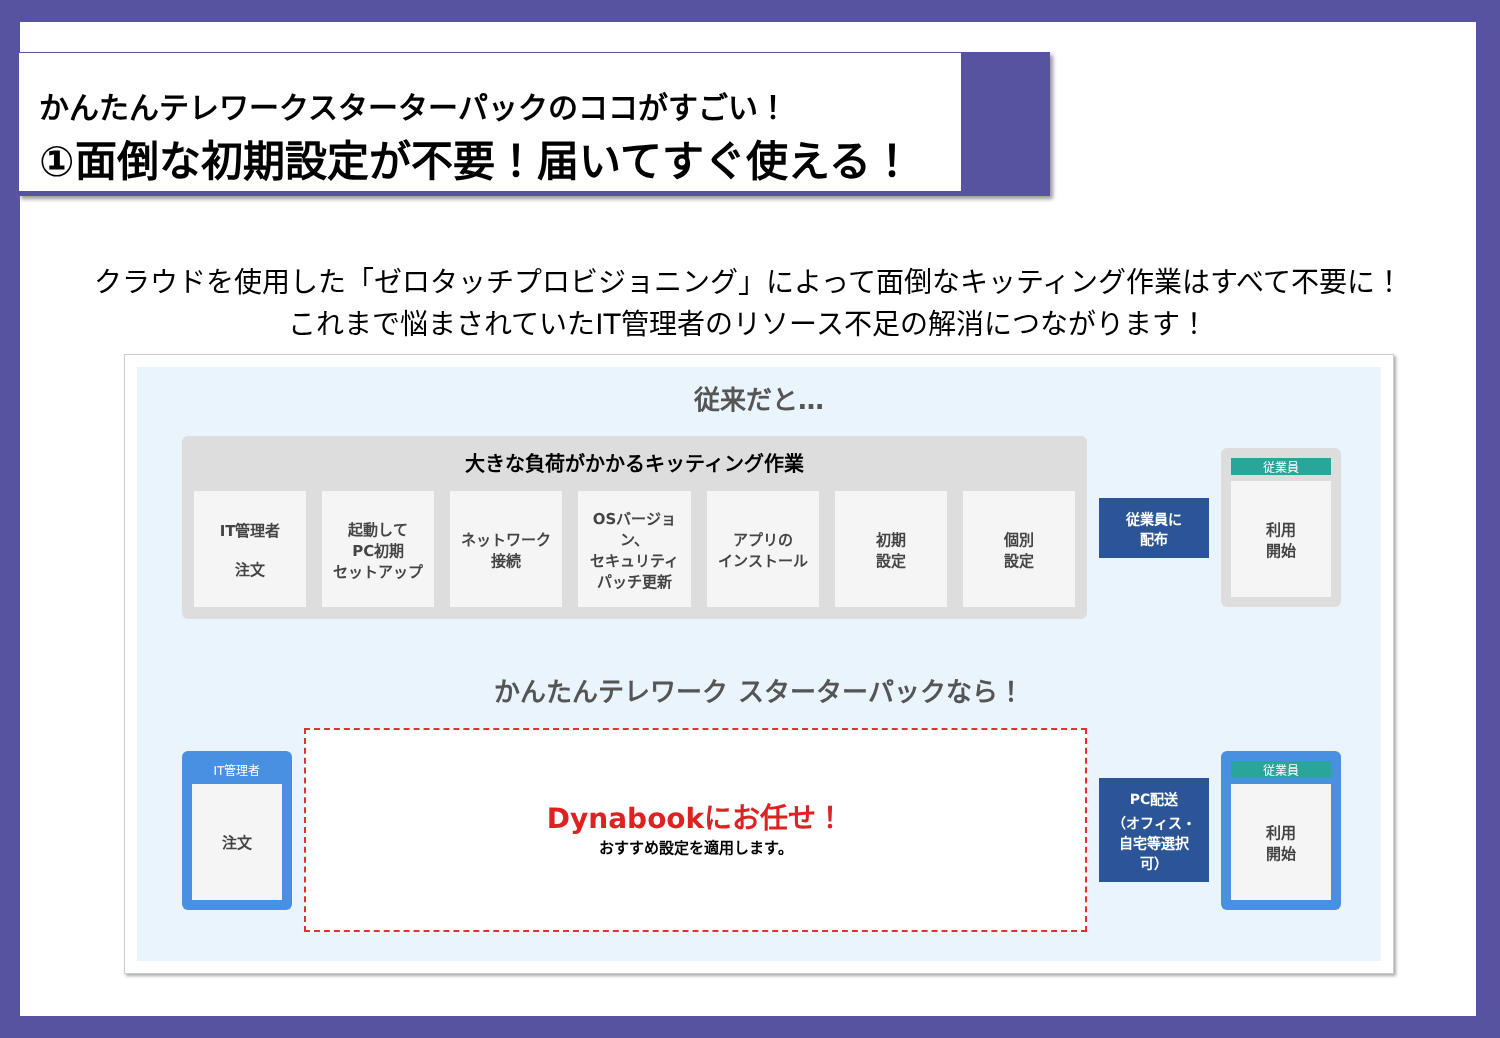かんたんテレワークスターターパックのココがすごい！
①面倒な初期設定が不要！届いてすぐ使える！
クラウドを使用した「ゼロタッチプロビジョニング」によって面倒なキッティング作業はすべて不要に！
これまで悩まされていたIT管理者のリソース不足の解消につながります！
従来だと…
大きな負荷がかかるキッティング作業
IT管理者
注文
起動して
PC初期
セットアップ
ネットワーク
接続
OSバージョン、
セキュリティ
パッチ更新
アプリの
インストール
初期
設定
個別
設定
従業員に
配布
従業員
利用
開始
かんたんテレワーク スターターパックなら！
IT管理者
注文
Dynabookにお任せ！
おすすめ設定を適用します。
PC配送
（オフィス・
自宅等選択可）
従業員
利用
開始